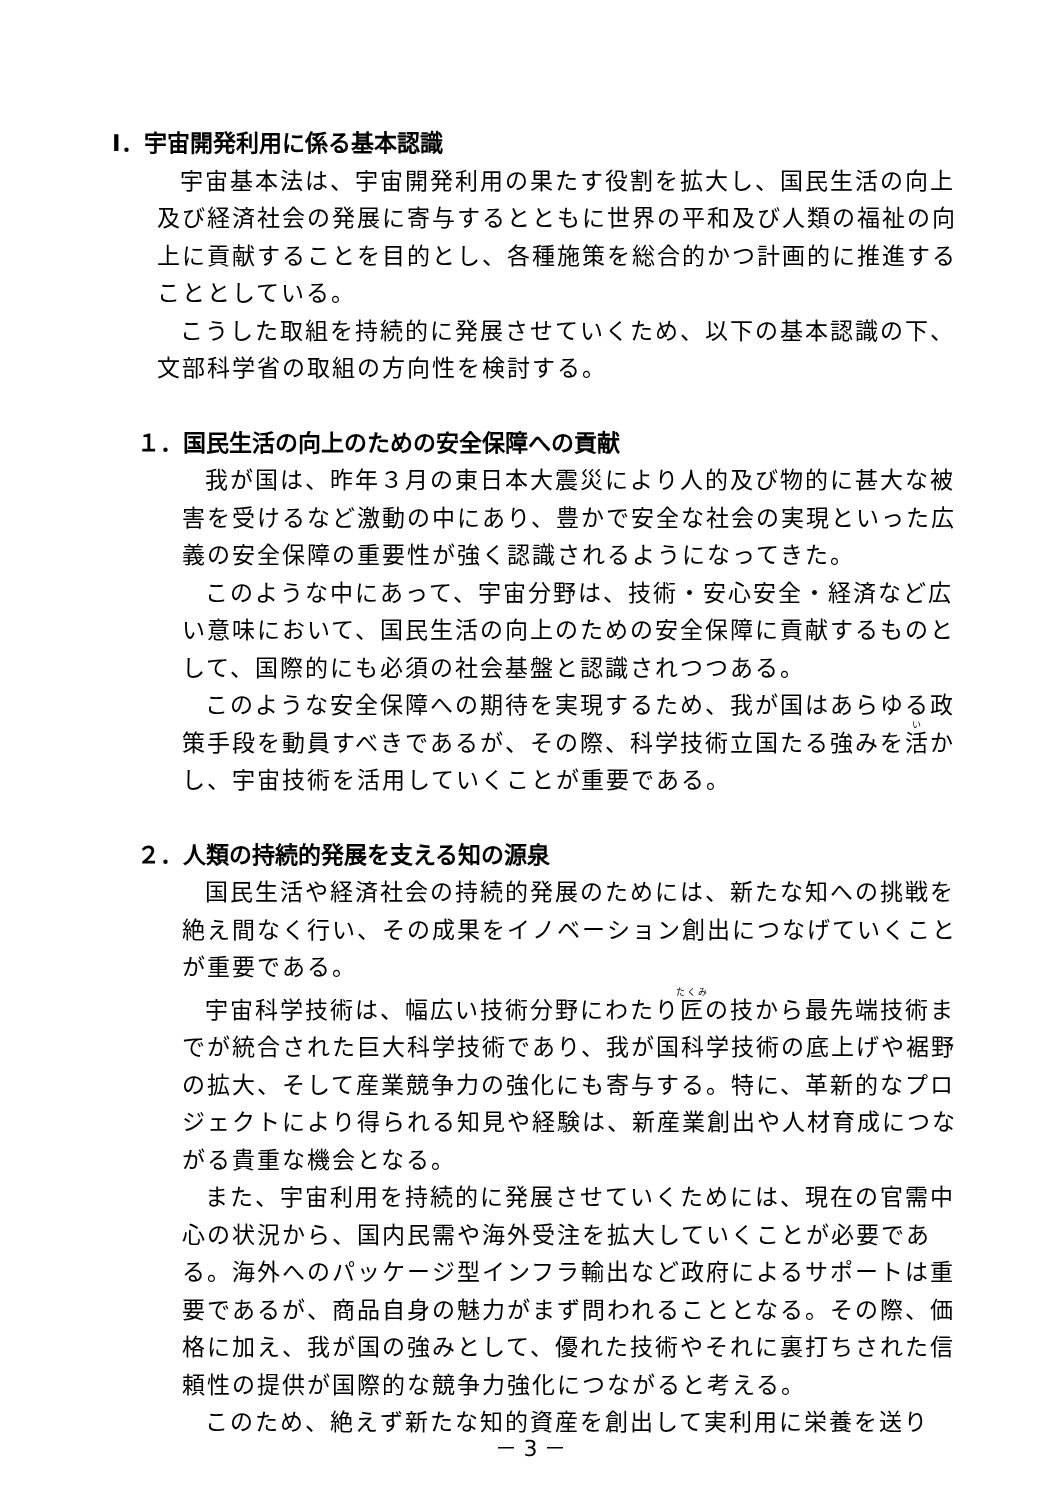Ⅰ．宇宙開発利用に係る基本認識
宇宙基本法は、宇宙開発利用の果たす役割を拡大し、国民生活の向上及び経済社会の発展に寄与するとともに世界の平和及び人類の福祉の向上に貢献することを目的とし、各種施策を総合的かつ計画的に推進することとしている。
こうした取組を持続的に発展させていくため、以下の基本認識の下、文部科学省の取組の方向性を検討する。
１．国民生活の向上のための安全保障への貢献
我が国は、昨年３月の東日本大震災により人的及び物的に甚大な被害を受けるなど激動の中にあり、豊かで安全な社会の実現といった広義の安全保障の重要性が強く認識されるようになってきた。
このような中にあって、宇宙分野は、技術・安心安全・経済など広い意味において、国民生活の向上のための安全保障に貢献するものとして、国際的にも必須の社会基盤と認識されつつある。
このような安全保障への期待を実現するため、我が国はあらゆる政策手段を動員すべきであるが、その際、科学技術立国たる強みを活かし、宇宙技術を活用していくことが重要である。
２．人類の持続的発展を支える知の源泉
国民生活や経済社会の持続的発展のためには、新たな知への挑戦を絶え間なく行い、その成果をイノベーション創出につなげていくことが重要である。
宇宙科学技術は、幅広い技術分野にわたり匠の技から最先端技術までが統合された巨大科学技術であり、我が国科学技術の底上げや裾野の拡大、そして産業競争力の強化にも寄与する。特に、革新的なプロジェクトにより得られる知見や経験は、新産業創出や人材育成につながる貴重な機会となる。
また、宇宙利用を持続的に発展させていくためには、現在の官需中心の状況から、国内民需や海外受注を拡大していくことが必要である。海外へのパッケージ型インフラ輸出など政府によるサポートは重要であるが、商品自身の魅力がまず問われることとなる。その際、価格に加え、我が国の強みとして、優れた技術やそれに裏打ちされた信頼性の提供が国際的な競争力強化につながると考える。
このため、絶えず新たな知的資産を創出して実利用に栄養を送り
－ 3 －